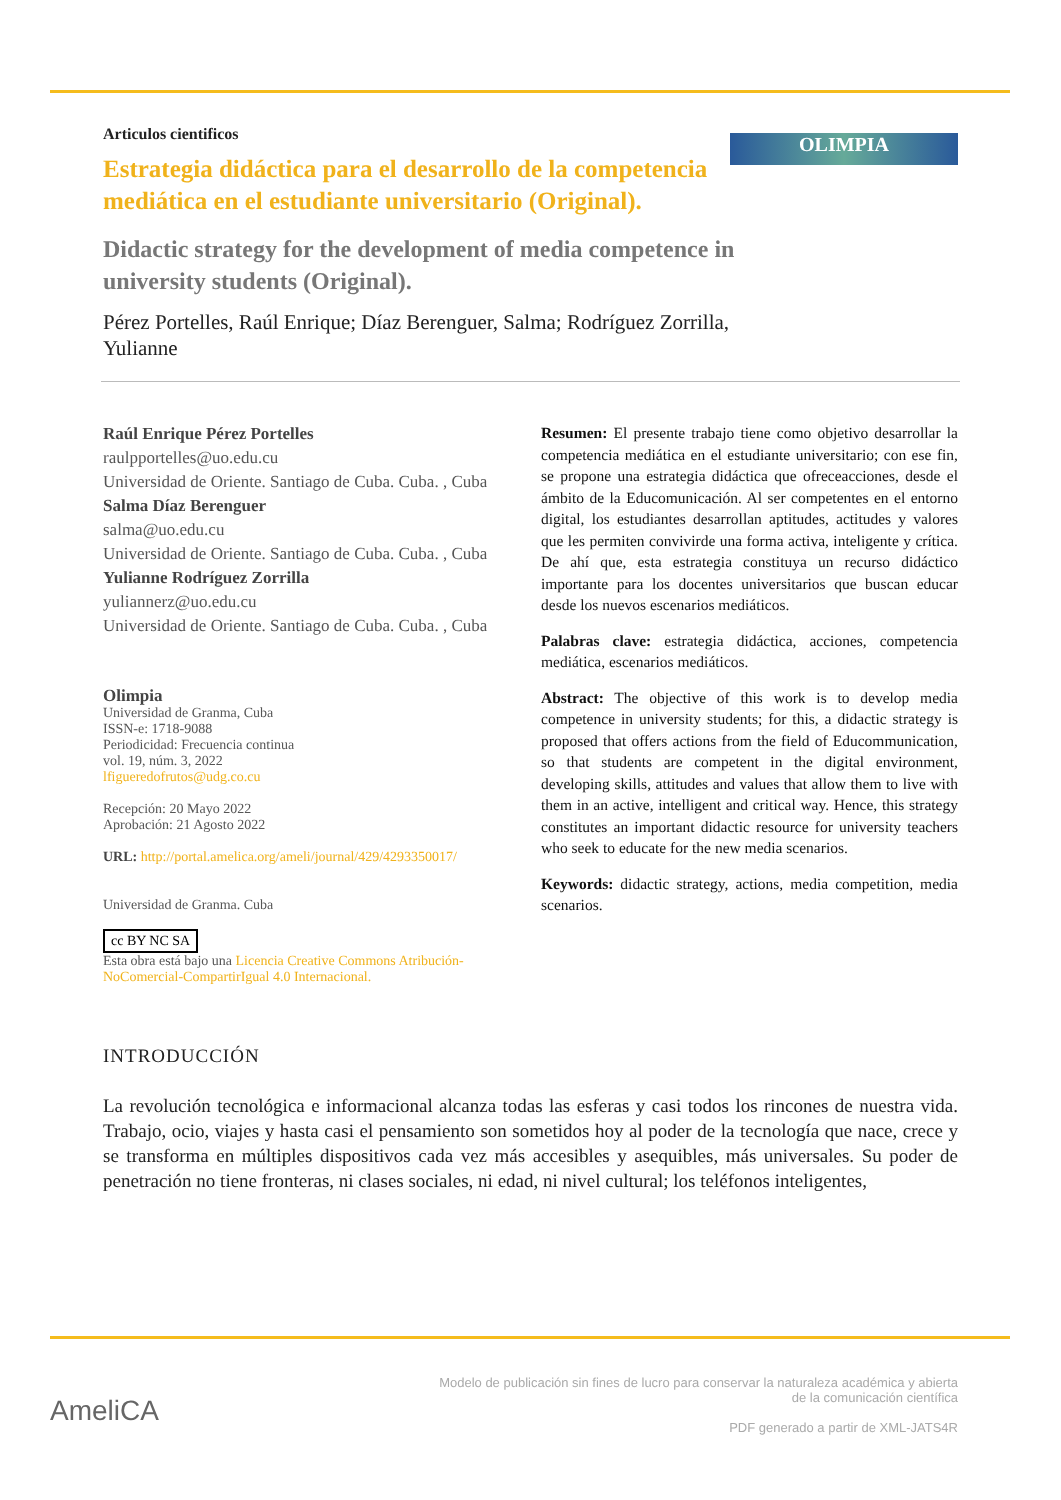OLIMPIA
Articulos cientificos
Estrategia didáctica para el desarrollo de la competencia mediática en el estudiante universitario (Original).
Didactic strategy for the development of media competence in university students (Original).
Pérez Portelles, Raúl Enrique; Díaz Berenguer, Salma; Rodríguez Zorrilla, Yulianne
Raúl Enrique Pérez Portelles
raulpportelles@uo.edu.cu
Universidad de Oriente. Santiago de Cuba. Cuba. , Cuba
Salma Díaz Berenguer
salma@uo.edu.cu
Universidad de Oriente. Santiago de Cuba. Cuba. , Cuba
Yulianne Rodríguez Zorrilla
yuliannerz@uo.edu.cu
Universidad de Oriente. Santiago de Cuba. Cuba. , Cuba
Olimpia
Universidad de Granma, Cuba
ISSN-e: 1718-9088
Periodicidad: Frecuencia continua
vol. 19, núm. 3, 2022
lfigueredofrutos@udg.co.cu
Recepción: 20 Mayo 2022
Aprobación: 21 Agosto 2022
URL: http://portal.amelica.org/ameli/journal/429/4293350017/
Universidad de Granma. Cuba
cc BY NC SA
Esta obra está bajo una Licencia Creative Commons Atribución-NoComercial-CompartirIgual 4.0 Internacional.
Resumen: El presente trabajo tiene como objetivo desarrollar la competencia mediática en el estudiante universitario; con ese fin, se propone una estrategia didáctica que ofreceacciones, desde el ámbito de la Educomunicación. Al ser competentes en el entorno digital, los estudiantes desarrollan aptitudes, actitudes y valores que les permiten convivirde una forma activa, inteligente y crítica. De ahí que, esta estrategia constituya un recurso didáctico importante para los docentes universitarios que buscan educar desde los nuevos escenarios mediáticos.
Palabras clave: estrategia didáctica, acciones, competencia mediática, escenarios mediáticos.
Abstract: The objective of this work is to develop media competence in university students; for this, a didactic strategy is proposed that offers actions from the field of Educommunication, so that students are competent in the digital environment, developing skills, attitudes and values that allow them to live with them in an active, intelligent and critical way. Hence, this strategy constitutes an important didactic resource for university teachers who seek to educate for the new media scenarios.
Keywords: didactic strategy, actions, media competition, media scenarios.
INTRODUCCIÓN
La revolución tecnológica e informacional alcanza todas las esferas y casi todos los rincones de nuestra vida. Trabajo, ocio, viajes y hasta casi el pensamiento son sometidos hoy al poder de la tecnología que nace, crece y se transforma en múltiples dispositivos cada vez más accesibles y asequibles, más universales. Su poder de penetración no tiene fronteras, ni clases sociales, ni edad, ni nivel cultural; los teléfonos inteligentes,
AmeliCA
Modelo de publicación sin fines de lucro para conservar la naturaleza académica y abierta de la comunicación científica
PDF generado a partir de XML-JATS4R